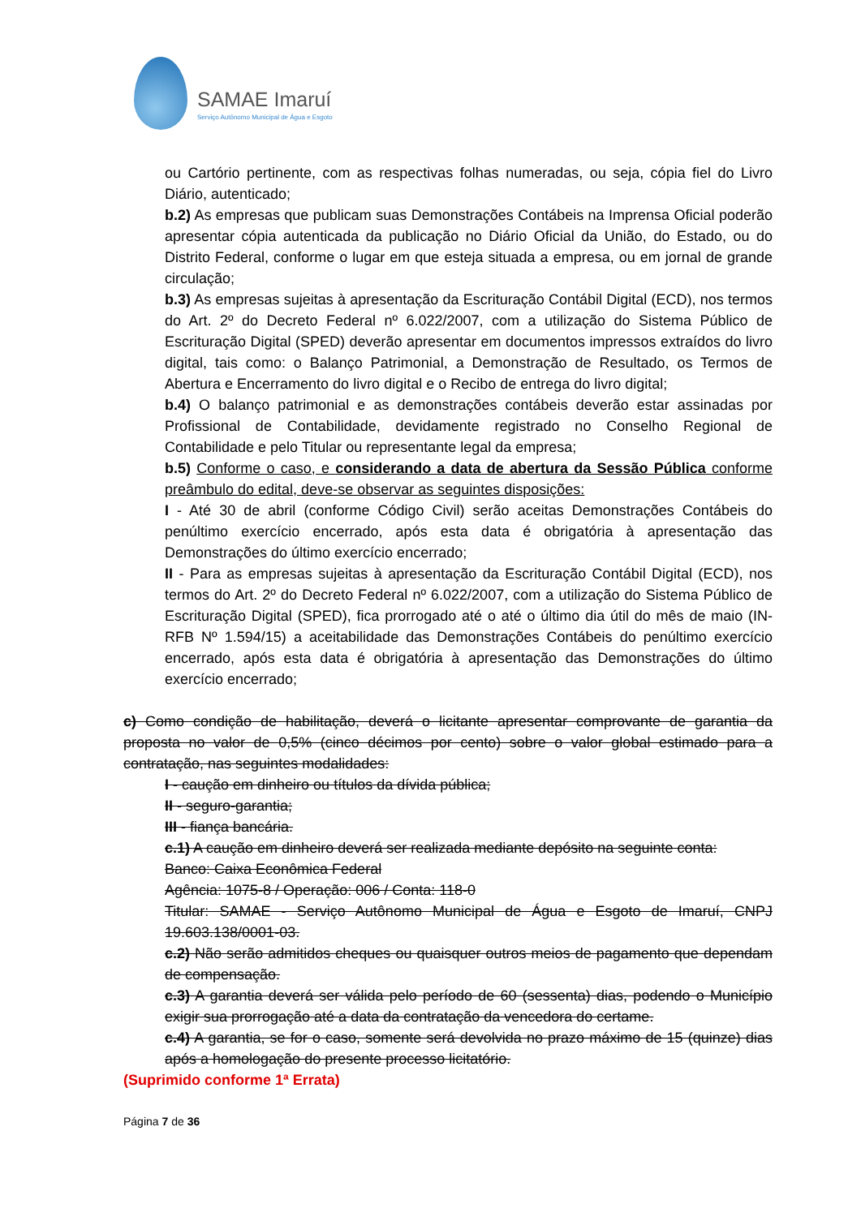SAMAE Imaruí
Serviço Autônomo Municipal de Água e Esgoto
ou Cartório pertinente, com as respectivas folhas numeradas, ou seja, cópia fiel do Livro Diário, autenticado;
b.2) As empresas que publicam suas Demonstrações Contábeis na Imprensa Oficial poderão apresentar cópia autenticada da publicação no Diário Oficial da União, do Estado, ou do Distrito Federal, conforme o lugar em que esteja situada a empresa, ou em jornal de grande circulação;
b.3) As empresas sujeitas à apresentação da Escrituração Contábil Digital (ECD), nos termos do Art. 2º do Decreto Federal nº 6.022/2007, com a utilização do Sistema Público de Escrituração Digital (SPED) deverão apresentar em documentos impressos extraídos do livro digital, tais como: o Balanço Patrimonial, a Demonstração de Resultado, os Termos de Abertura e Encerramento do livro digital e o Recibo de entrega do livro digital;
b.4) O balanço patrimonial e as demonstrações contábeis deverão estar assinadas por Profissional de Contabilidade, devidamente registrado no Conselho Regional de Contabilidade e pelo Titular ou representante legal da empresa;
b.5) Conforme o caso, e considerando a data de abertura da Sessão Pública conforme preâmbulo do edital, deve-se observar as seguintes disposições:
I - Até 30 de abril (conforme Código Civil) serão aceitas Demonstrações Contábeis do penúltimo exercício encerrado, após esta data é obrigatória à apresentação das Demonstrações do último exercício encerrado;
II - Para as empresas sujeitas à apresentação da Escrituração Contábil Digital (ECD), nos termos do Art. 2º do Decreto Federal nº 6.022/2007, com a utilização do Sistema Público de Escrituração Digital (SPED), fica prorrogado até o até o último dia útil do mês de maio (IN-RFB Nº 1.594/15) a aceitabilidade das Demonstrações Contábeis do penúltimo exercício encerrado, após esta data é obrigatória à apresentação das Demonstrações do último exercício encerrado;
c) Como condição de habilitação, deverá o licitante apresentar comprovante de garantia da proposta no valor de 0,5% (cinco décimos por cento) sobre o valor global estimado para a contratação, nas seguintes modalidades:
I - caução em dinheiro ou títulos da dívida pública;
II - seguro-garantia;
III - fiança bancária.
c.1) A caução em dinheiro deverá ser realizada mediante depósito na seguinte conta:
Banco: Caixa Econômica Federal
Agência: 1075-8 / Operação: 006 / Conta: 118-0
Titular: SAMAE - Serviço Autônomo Municipal de Água e Esgoto de Imaruí, CNPJ 19.603.138/0001-03.
c.2) Não serão admitidos cheques ou quaisquer outros meios de pagamento que dependam de compensação.
c.3) A garantia deverá ser válida pelo período de 60 (sessenta) dias, podendo o Município exigir sua prorrogação até a data da contratação da vencedora do certame.
c.4) A garantia, se for o caso, somente será devolvida no prazo máximo de 15 (quinze) dias após a homologação do presente processo licitatório.
(Suprimido conforme 1ª Errata)
Página 7 de 36